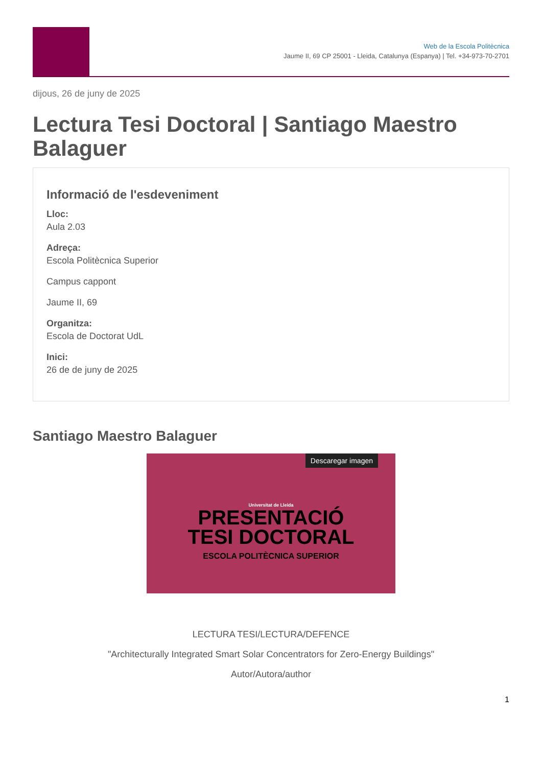Web de la Escola Politècnica
Jaume II, 69 CP 25001 - Lleida, Catalunya (Espanya) | Tel. +34-973-70-2701
dijous, 26 de juny de 2025
Lectura Tesi Doctoral | Santiago Maestro Balaguer
Informació de l'esdeveniment
Lloc:
Aula 2.03
Adreça:
Escola Politècnica Superior
Campus cappont
Jaume II, 69
Organitza:
Escola de Doctorat UdL
Inici:
26 de de juny de 2025
Santiago Maestro Balaguer
Descaregar imagen
Universitat de Lleida
PRESENTACIÓ
TESI DOCTORAL
ESCOLA POLITÈCNICA SUPERIOR
LECTURA TESI/LECTURA/DEFENCE
"Architecturally Integrated Smart Solar Concentrators for Zero-Energy Buildings"
Autor/Autora/author
1